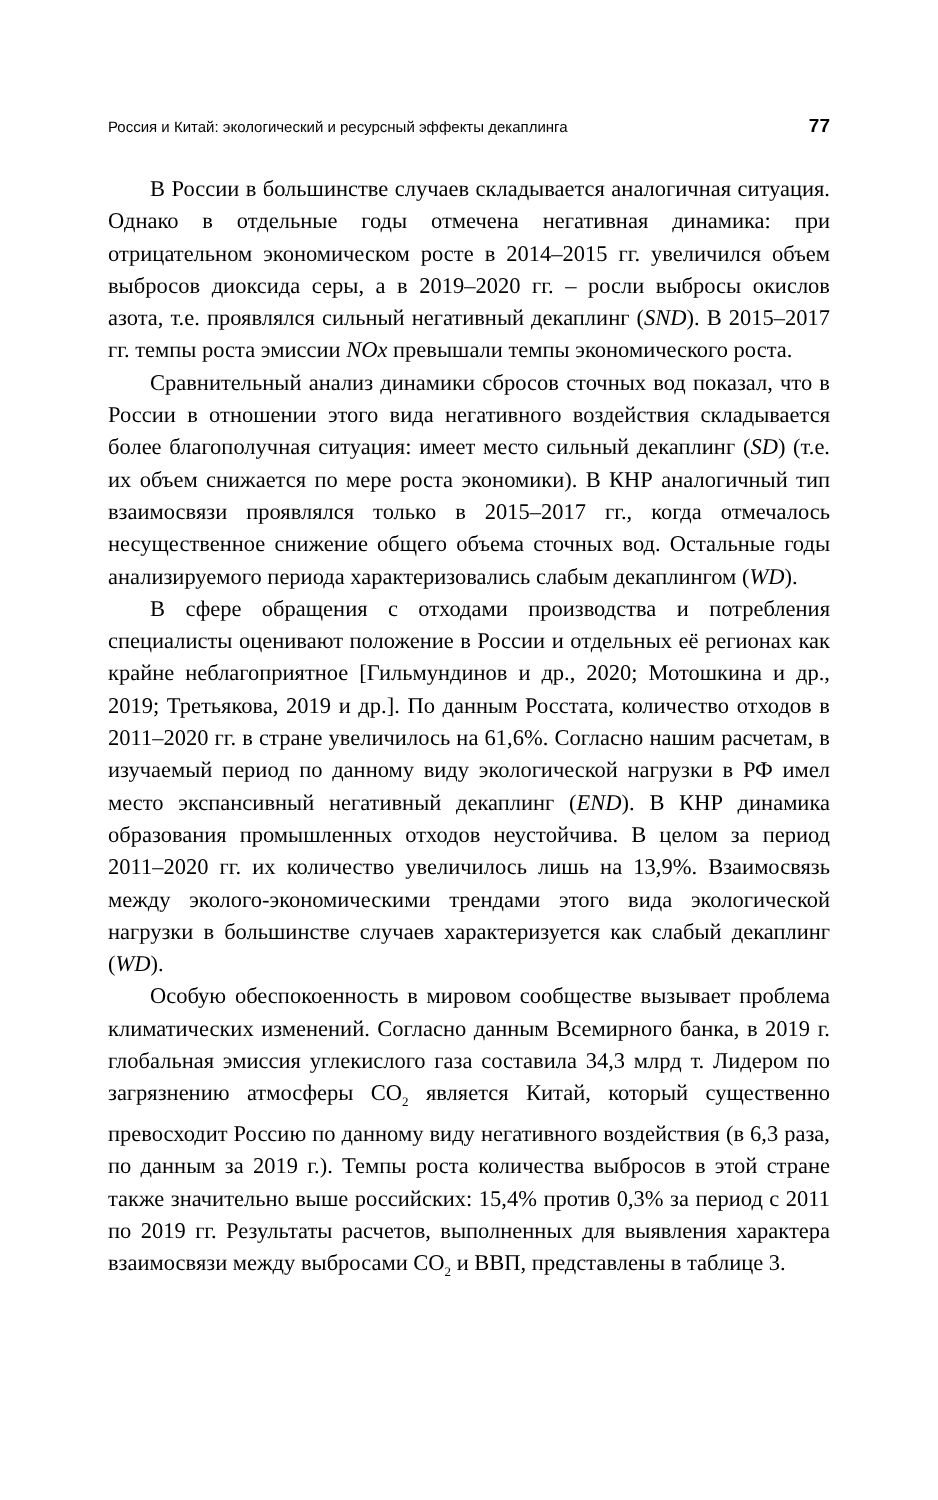Россия и Китай: экологический и ресурсный эффекты декаплинга 77
В России в большинстве случаев складывается аналогичная ситуация. Однако в отдельные годы отмечена негативная динамика: при отрицательном экономическом росте в 2014–2015 гг. увеличился объем выбросов диоксида серы, а в 2019–2020 гг. – росли выбросы окислов азота, т.е. проявлялся сильный негативный декаплинг (SND). В 2015–2017 гг. темпы роста эмиссии NOx превышали темпы экономического роста.
Сравнительный анализ динамики сбросов сточных вод показал, что в России в отношении этого вида негативного воздействия складывается более благополучная ситуация: имеет место сильный декаплинг (SD) (т.е. их объем снижается по мере роста экономики). В КНР аналогичный тип взаимосвязи проявлялся только в 2015–2017 гг., когда отмечалось несущественное снижение общего объема сточных вод. Остальные годы анализируемого периода характеризовались слабым декаплингом (WD).
В сфере обращения с отходами производства и потребления специалисты оценивают положение в России и отдельных её регионах как крайне неблагоприятное [Гильмундинов и др., 2020; Мотошкина и др., 2019; Третьякова, 2019 и др.]. По данным Росстата, количество отходов в 2011–2020 гг. в стране увеличилось на 61,6%. Согласно нашим расчетам, в изучаемый период по данному виду экологической нагрузки в РФ имел место экспансивный негативный декаплинг (END). В КНР динамика образования промышленных отходов неустойчива. В целом за период 2011–2020 гг. их количество увеличилось лишь на 13,9%. Взаимосвязь между эколого-экономическими трендами этого вида экологической нагрузки в большинстве случаев характеризуется как слабый декаплинг (WD).
Особую обеспокоенность в мировом сообществе вызывает проблема климатических изменений. Согласно данным Всемирного банка, в 2019 г. глобальная эмиссия углекислого газа составила 34,3 млрд т. Лидером по загрязнению атмосферы CO<sub>2</sub> является Китай, который существенно превосходит Россию по данному виду негативного воздействия (в 6,3 раза, по данным за 2019 г.). Темпы роста количества выбросов в этой стране также значительно выше российских: 15,4% против 0,3% за период с 2011 по 2019 гг. Результаты расчетов, выполненных для выявления характера взаимосвязи между выбросами CO<sub>2</sub> и ВВП, представлены в таблице 3.